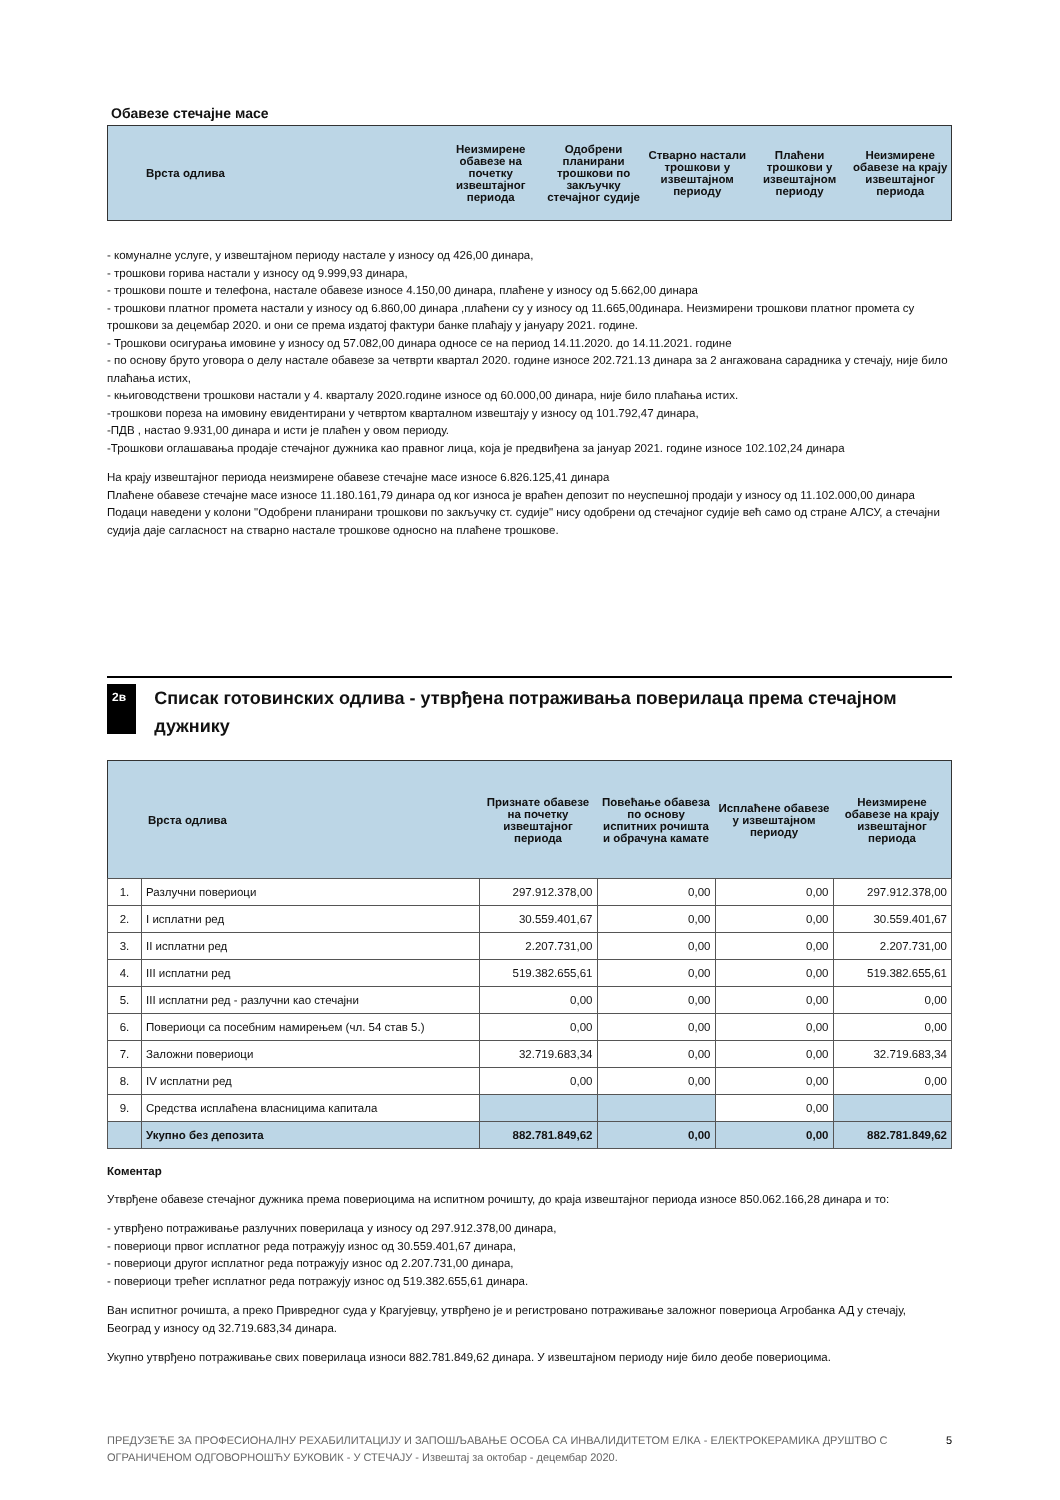Обавезе стечајне масе
| Врста одлива | Неизмирене обавезе на почетку извештајног периода | Одобрени планирани трошкови по закључку стечајног судије | Стварно настали трошкови у извештајном периоду | Плаћени трошкови у извештајном периоду | Неизмирене обавезе на крају извештајног периода |
| --- | --- | --- | --- | --- | --- |
- комуналне услуге, у извештајном периоду настале у износу од 426,00 динара,
- трошкови горива настали у износу од 9.999,93 динара,
- трошкови поште и телефона, настале обавезе износе 4.150,00 динара, плаћене у износу од 5.662,00 динара
- трошкови платног промета настали у износу од 6.860,00 динара ,плаћени су у износу од 11.665,00динара. Неизмирени трошкови платног промета су трошкови за децембар 2020. и они се према издатој фактури банке плаћају у јануару 2021. године.
- Трошкови осигурања имовине у износу од 57.082,00 динара односе се на период 14.11.2020. до 14.11.2021. године
- по основу бруто уговора о делу настале обавезе за четврти квартал 2020. године износе 202.721.13 динара за 2 ангажована сарадника у стечају, није било плаћања истих,
- књиговодствени трошкови настали у 4. кварталу 2020.године износе од 60.000,00 динара, није било плаћања истих.
-трошкови пореза на имовину евидентирани у четвртом кварталном извештају у износу од 101.792,47 динара,
-ПДВ , настао 9.931,00 динара и исти је плаћен у овом периоду.
-Трошкови оглашавања продаје стечајног дужника као правног лица, која је предвиђена за јануар 2021. године износе 102.102,24 динара
На крају извештајног периода неизмирене обавезе стечајне масе износе 6.826.125,41 динара
Плаћене обавезе стечајне масе износе 11.180.161,79 динара од ког износа је враћен депозит по неуспешној продаји у износу од 11.102.000,00 динара
Подаци наведени у колони "Одобрени планирани трошкови по закључку ст. судије" нису одобрени од стечајног судије већ само од стране АЛСУ, а стечајни судија даје сагласност на стварно настале трошкове односно на плаћене трошкове.
2в
Списак готовинских одлива - утврђена потраживања поверилаца према стечајном дужнику
| Врста одлива | | Признате обавезе на почетку извештајног периода | Повећање обавеза по основу испитних рочишта и обрачуна камате | Исплаћене обавезе у извештајном периоду | Неизмирене обавезе на крају извештајног периода |
| --- | --- | --- | --- | --- | --- |
| 1. | Разлучни повериоци | 297.912.378,00 | 0,00 | 0,00 | 297.912.378,00 |
| 2. | I исплатни ред | 30.559.401,67 | 0,00 | 0,00 | 30.559.401,67 |
| 3. | II исплатни ред | 2.207.731,00 | 0,00 | 0,00 | 2.207.731,00 |
| 4. | III исплатни ред | 519.382.655,61 | 0,00 | 0,00 | 519.382.655,61 |
| 5. | III исплатни ред - разлучни као стечајни | 0,00 | 0,00 | 0,00 | 0,00 |
| 6. | Повериоци са посебним намирењем (чл. 54 став 5.) | 0,00 | 0,00 | 0,00 | 0,00 |
| 7. | Заложни повериоци | 32.719.683,34 | 0,00 | 0,00 | 32.719.683,34 |
| 8. | IV исплатни ред | 0,00 | 0,00 | 0,00 | 0,00 |
| 9. | Средства исплаћена власницима капитала | | | 0,00 | |
| | Укупно без депозита | 882.781.849,62 | 0,00 | 0,00 | 882.781.849,62 |
Коментар
Утврђене обавезе стечајног дужника према повериоцима на испитном рочишту, до краја извештајног периода износе 850.062.166,28 динара и то:
- утврђено потраживање разлучних поверилаца у износу од 297.912.378,00 динара,
- повериоци првог исплатног реда потражују износ од 30.559.401,67 динара,
- повериоци другог исплатног реда потражују износ од 2.207.731,00 динара,
- повериоци трећег исплатног реда потражују износ од 519.382.655,61 динара.
Ван испитног рочишта, а преко Привредног суда у Крагујевцу, утврђено је и регистровано потраживање заложног повериоца Агробанка АД у стечају, Београд у износу од 32.719.683,34 динара.
Укупно утврђено потраживање свих поверилаца износи 882.781.849,62 динара. У извештајном периоду није било деобе повериоцима.
ПРЕДУЗЕЋЕ ЗА ПРОФЕСИОНАЛНУ РЕХАБИЛИТАЦИЈУ И ЗАПОШЉАВАЊЕ ОСОБА СА ИНВАЛИДИТЕТОМ ЕЛКА - ЕЛЕКТРОКЕРАМИКА ДРУШТВО С ОГРАНИЧЕНОМ ОДГОВОРНОШЋУ БУКОВИК - У СТЕЧАЈУ - Извештај за октобар - децембар 2020.
5